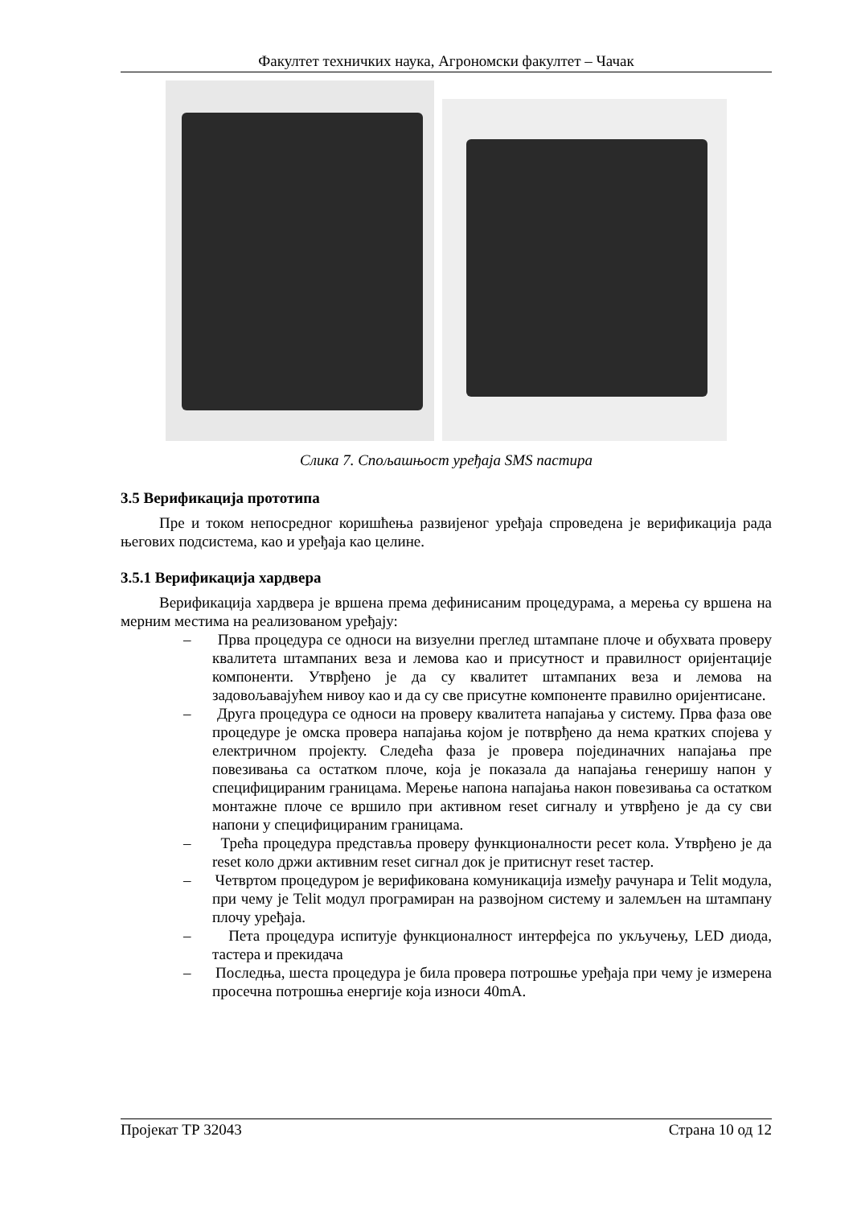Факултет техничких наука, Агрономски факултет – Чачак
Слика 7. Спољашњост уређаја SMS пастира
3.5 Верификација прототипа
Пре и током непосредног коришћења развијеног уређаја спроведена је верификација рада његових подсистема, као и уређаја као целине.
3.5.1 Верификација хардвера
Верификација хардвера је вршена према дефинисаним процедурама, а мерења су вршена на мерним местима на реализованом уређају:
– Прва процедура се односи на визуелни преглед штампане плоче и обухвата проверу квалитета штампаних веза и лемова као и присутност и правилност оријентације компоненти. Утврђено је да су квалитет штампаних веза и лемова на задовољавајућем нивоу као и да су све присутне компоненте правилно оријентисане.
– Друга процедура се односи на проверу квалитета напајања у систему. Прва фаза ове процедуре је омска провера напајања којом је потврђено да нема кратких спојева у електричном пројекту. Следећа фаза је провера појединачних напајања пре повезивања са остатком плоче, која је показала да напајања генеришу напон у специфицираним границама. Мерење напона напајања након повезивања са остатком монтажне плоче се вршило при активном reset сигналу и утврђено је да су сви напони у специфицираним границама.
– Трећа процедура представља проверу функционалности ресет кола. Утврђено је да reset коло држи активним reset сигнал док је притиснут reset тастер.
– Четвртом процедуром је верификована комуникација између рачунара и Telit модула, при чему је Telit модул програмиран на развојном систему и залемљен на штампану плочу уређаја.
– Пета процедура испитује функционалност интерфејса по укључењу, LED диода, тастера и прекидача
– Последња, шеста процедура је била провера потрошње уређаја при чему је измерена просечна потрошња енергије која износи 40mA.
Пројекат ТР 32043 Страна 10 од 12